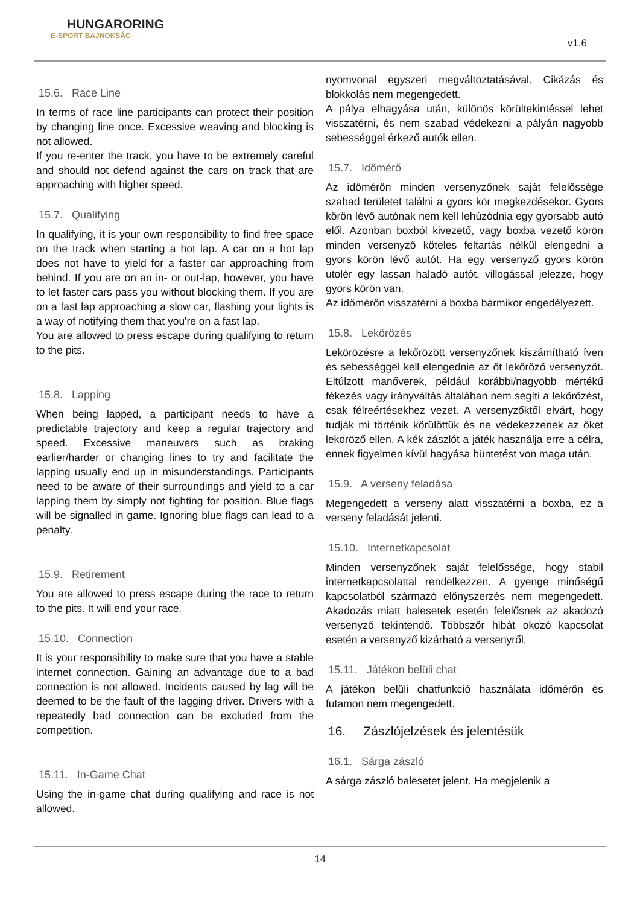HUNGARORING
E-SPORT BAJNOKSÁG
v1.6
15.6. Race Line
In terms of race line participants can protect their position by changing line once. Excessive weaving and blocking is not allowed.
If you re-enter the track, you have to be extremely careful and should not defend against the cars on track that are approaching with higher speed.
15.7. Qualifying
In qualifying, it is your own responsibility to find free space on the track when starting a hot lap. A car on a hot lap does not have to yield for a faster car approaching from behind. If you are on an in- or out-lap, however, you have to let faster cars pass you without blocking them. If you are on a fast lap approaching a slow car, flashing your lights is a way of notifying them that you're on a fast lap.
You are allowed to press escape during qualifying to return to the pits.
15.8. Lapping
When being lapped, a participant needs to have a predictable trajectory and keep a regular trajectory and speed. Excessive maneuvers such as braking earlier/harder or changing lines to try and facilitate the lapping usually end up in misunderstandings. Participants need to be aware of their surroundings and yield to a car lapping them by simply not fighting for position. Blue flags will be signalled in game. Ignoring blue flags can lead to a penalty.
15.9. Retirement
You are allowed to press escape during the race to return to the pits. It will end your race.
15.10. Connection
It is your responsibility to make sure that you have a stable internet connection. Gaining an advantage due to a bad connection is not allowed. Incidents caused by lag will be deemed to be the fault of the lagging driver. Drivers with a repeatedly bad connection can be excluded from the competition.
15.11. In-Game Chat
Using the in-game chat during qualifying and race is not allowed.
nyomvonal egyszeri megváltoztatásával. Cikázás és blokkolás nem megengedett.
A pálya elhagyása után, különös körültekintéssel lehet visszatérni, és nem szabad védekezni a pályán nagyobb sebességgel érkező autók ellen.
15.7. Időmérő
Az időmérőn minden versenyzőnek saját felelőssége szabad területet találni a gyors kör megkezdésekor. Gyors körön lévő autónak nem kell lehúzódnia egy gyorsabb autó elől. Azonban boxból kivezető, vagy boxba vezető körön minden versenyző köteles feltartás nélkül elengedni a gyors körön lévő autót. Ha egy versenyző gyors körön utolér egy lassan haladó autót, villogással jelezze, hogy gyors körön van.
Az időmérőn visszatérni a boxba bármikor engedélyezett.
15.8. Lekörözés
Lekörözésre a lekőrözött versenyzőnek kiszámítható íven és sebességgel kell elengednie az őt leköröző versenyzőt. Eltúlzott manőverek, például korábbi/nagyobb mértékű fékezés vagy irányváltás általában nem segíti a lekőrözést, csak félreértésekhez vezet. A versenyzőktől elvárt, hogy tudják mi történik körülöttük és ne védekezzenek az őket leköröző ellen. A kék zászlót a játék használja erre a célra, ennek figyelmen kívül hagyása büntetést von maga után.
15.9. A verseny feladása
Megengedett a verseny alatt visszatérni a boxba, ez a verseny feladását jelenti.
15.10. Internetkapcsolat
Minden versenyzőnek saját felelőssége, hogy stabil internetkapcsolattal rendelkezzen. A gyenge minőségű kapcsolatból származó előnyszerzés nem megengedett. Akadozás miatt balesetek esetén felelősnek az akadozó versenyző tekintendő. Többször hibát okozó kapcsolat esetén a versenyző kizárható a versenyről.
15.11. Játékon belüli chat
A játékon belüli chatfunkció használata időmérőn és futamon nem megengedett.
16. Zászlójelzések és jelentésük
16.1. Sárga zászló
A sárga zászló balesetet jelent. Ha megjelenik a
14